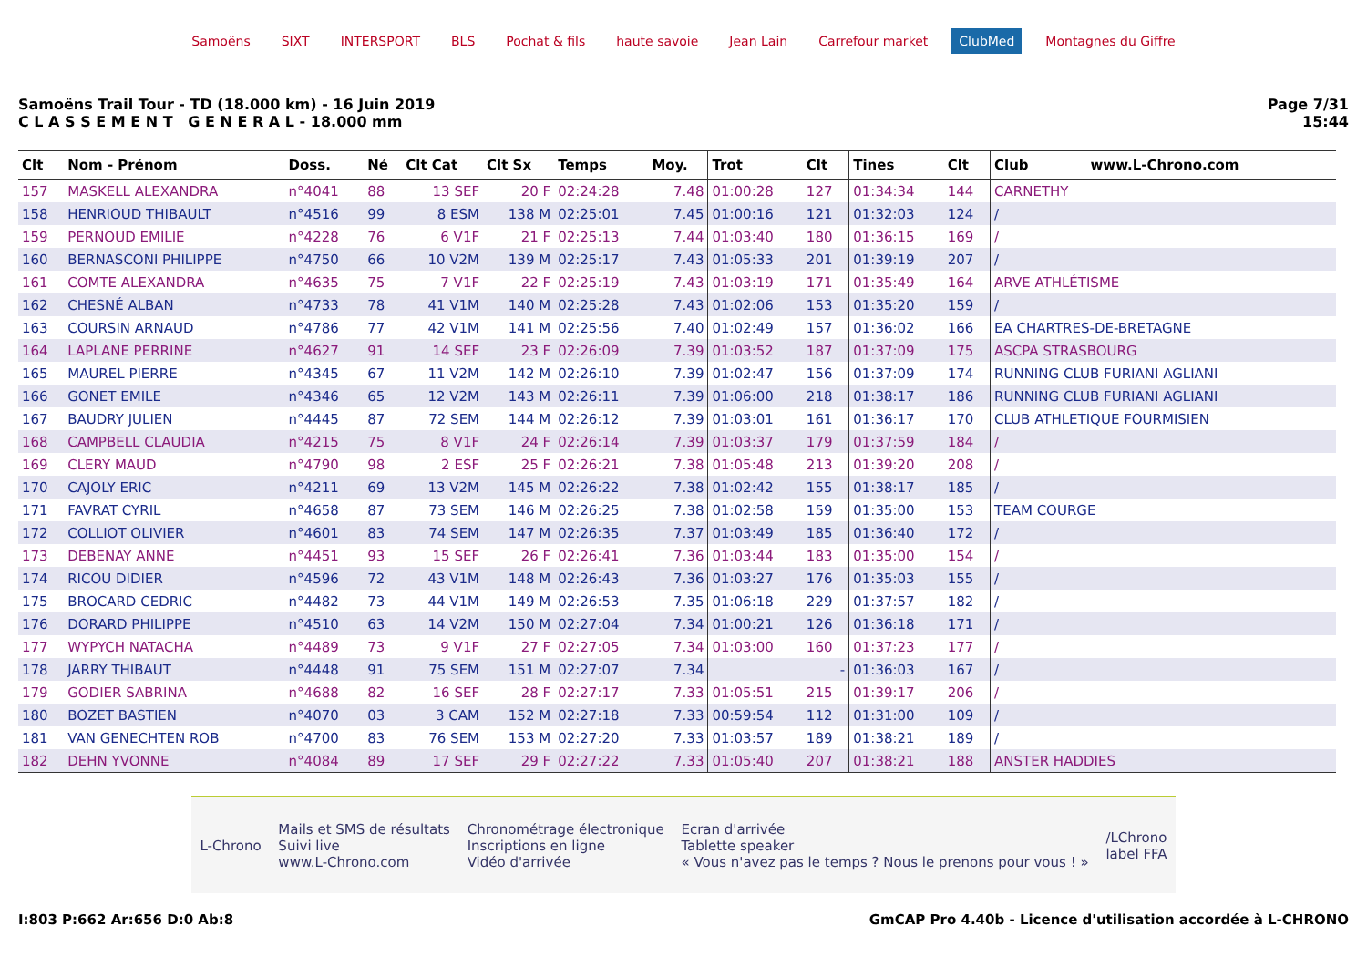Samoëns SIXT INTERSPORT BLS Pochat & fils haute savoie Jean Lain Carrefour market ClubMed Montagnes du Giffre
Samoëns Trail Tour - TD (18.000 km) - 16 Juin 2019
C L A S S E M E N T G E N E R A L - 18.000 mm
Page 7/31
15:44
| Clt | Nom - Prénom | Doss. | Né | Clt Cat | Clt Sx | Temps | Moy. | Trot | Clt | Tines | Clt | Club www.L-Chrono.com |
| --- | --- | --- | --- | --- | --- | --- | --- | --- | --- | --- | --- | --- |
| 157 | MASKELL ALEXANDRA | n°4041 | 88 | 13 SEF | 20 F | 02:24:28 | 7.48 | 01:00:28 | 127 | 01:34:34 | 144 | CARNETHY |
| 158 | HENRIOUD THIBAULT | n°4516 | 99 | 8 ESM | 138 M | 02:25:01 | 7.45 | 01:00:16 | 121 | 01:32:03 | 124 | / |
| 159 | PERNOUD EMILIE | n°4228 | 76 | 6 V1F | 21 F | 02:25:13 | 7.44 | 01:03:40 | 180 | 01:36:15 | 169 | / |
| 160 | BERNASCONI PHILIPPE | n°4750 | 66 | 10 V2M | 139 M | 02:25:17 | 7.43 | 01:05:33 | 201 | 01:39:19 | 207 | / |
| 161 | COMTE ALEXANDRA | n°4635 | 75 | 7 V1F | 22 F | 02:25:19 | 7.43 | 01:03:19 | 171 | 01:35:49 | 164 | ARVE ATHLÉTISME |
| 162 | CHESNÉ ALBAN | n°4733 | 78 | 41 V1M | 140 M | 02:25:28 | 7.43 | 01:02:06 | 153 | 01:35:20 | 159 | / |
| 163 | COURSIN ARNAUD | n°4786 | 77 | 42 V1M | 141 M | 02:25:56 | 7.40 | 01:02:49 | 157 | 01:36:02 | 166 | EA CHARTRES-DE-BRETAGNE |
| 164 | LAPLANE PERRINE | n°4627 | 91 | 14 SEF | 23 F | 02:26:09 | 7.39 | 01:03:52 | 187 | 01:37:09 | 175 | ASCPA STRASBOURG |
| 165 | MAUREL PIERRE | n°4345 | 67 | 11 V2M | 142 M | 02:26:10 | 7.39 | 01:02:47 | 156 | 01:37:09 | 174 | RUNNING CLUB FURIANI AGLIANI |
| 166 | GONET EMILE | n°4346 | 65 | 12 V2M | 143 M | 02:26:11 | 7.39 | 01:06:00 | 218 | 01:38:17 | 186 | RUNNING CLUB FURIANI AGLIANI |
| 167 | BAUDRY JULIEN | n°4445 | 87 | 72 SEM | 144 M | 02:26:12 | 7.39 | 01:03:01 | 161 | 01:36:17 | 170 | CLUB ATHLETIQUE FOURMISIEN |
| 168 | CAMPBELL CLAUDIA | n°4215 | 75 | 8 V1F | 24 F | 02:26:14 | 7.39 | 01:03:37 | 179 | 01:37:59 | 184 | / |
| 169 | CLERY MAUD | n°4790 | 98 | 2 ESF | 25 F | 02:26:21 | 7.38 | 01:05:48 | 213 | 01:39:20 | 208 | / |
| 170 | CAJOLY ERIC | n°4211 | 69 | 13 V2M | 145 M | 02:26:22 | 7.38 | 01:02:42 | 155 | 01:38:17 | 185 | / |
| 171 | FAVRAT CYRIL | n°4658 | 87 | 73 SEM | 146 M | 02:26:25 | 7.38 | 01:02:58 | 159 | 01:35:00 | 153 | TEAM COURGE |
| 172 | COLLIOT OLIVIER | n°4601 | 83 | 74 SEM | 147 M | 02:26:35 | 7.37 | 01:03:49 | 185 | 01:36:40 | 172 | / |
| 173 | DEBENAY ANNE | n°4451 | 93 | 15 SEF | 26 F | 02:26:41 | 7.36 | 01:03:44 | 183 | 01:35:00 | 154 | / |
| 174 | RICOU DIDIER | n°4596 | 72 | 43 V1M | 148 M | 02:26:43 | 7.36 | 01:03:27 | 176 | 01:35:03 | 155 | / |
| 175 | BROCARD CEDRIC | n°4482 | 73 | 44 V1M | 149 M | 02:26:53 | 7.35 | 01:06:18 | 229 | 01:37:57 | 182 | / |
| 176 | DORARD PHILIPPE | n°4510 | 63 | 14 V2M | 150 M | 02:27:04 | 7.34 | 01:00:21 | 126 | 01:36:18 | 171 | / |
| 177 | WYPYCH NATACHA | n°4489 | 73 | 9 V1F | 27 F | 02:27:05 | 7.34 | 01:03:00 | 160 | 01:37:23 | 177 | / |
| 178 | JARRY THIBAUT | n°4448 | 91 | 75 SEM | 151 M | 02:27:07 | 7.34 | | - | 01:36:03 | 167 | / |
| 179 | GODIER SABRINA | n°4688 | 82 | 16 SEF | 28 F | 02:27:17 | 7.33 | 01:05:51 | 215 | 01:39:17 | 206 | / |
| 180 | BOZET BASTIEN | n°4070 | 03 | 3 CAM | 152 M | 02:27:18 | 7.33 | 00:59:54 | 112 | 01:31:00 | 109 | / |
| 181 | VAN GENECHTEN ROB | n°4700 | 83 | 76 SEM | 153 M | 02:27:20 | 7.33 | 01:03:57 | 189 | 01:38:21 | 189 | / |
| 182 | DEHN YVONNE | n°4084 | 89 | 17 SEF | 29 F | 02:27:22 | 7.33 | 01:05:40 | 207 | 01:38:21 | 188 | ANSTER HADDIES |
L-Chrono
Mails et SMS de résultats
Suivi live
www.L-Chrono.com
Chronométrage électronique
Inscriptions en ligne
Vidéo d'arrivée
Ecran d'arrivée
Tablette speaker
« Vous n'avez pas le temps ? Nous le prenons pour vous ! »
/LChrono
label FFA
I:803 P:662 Ar:656 D:0 Ab:8 GmCAP Pro 4.40b - Licence d'utilisation accordée à L-CHRONO